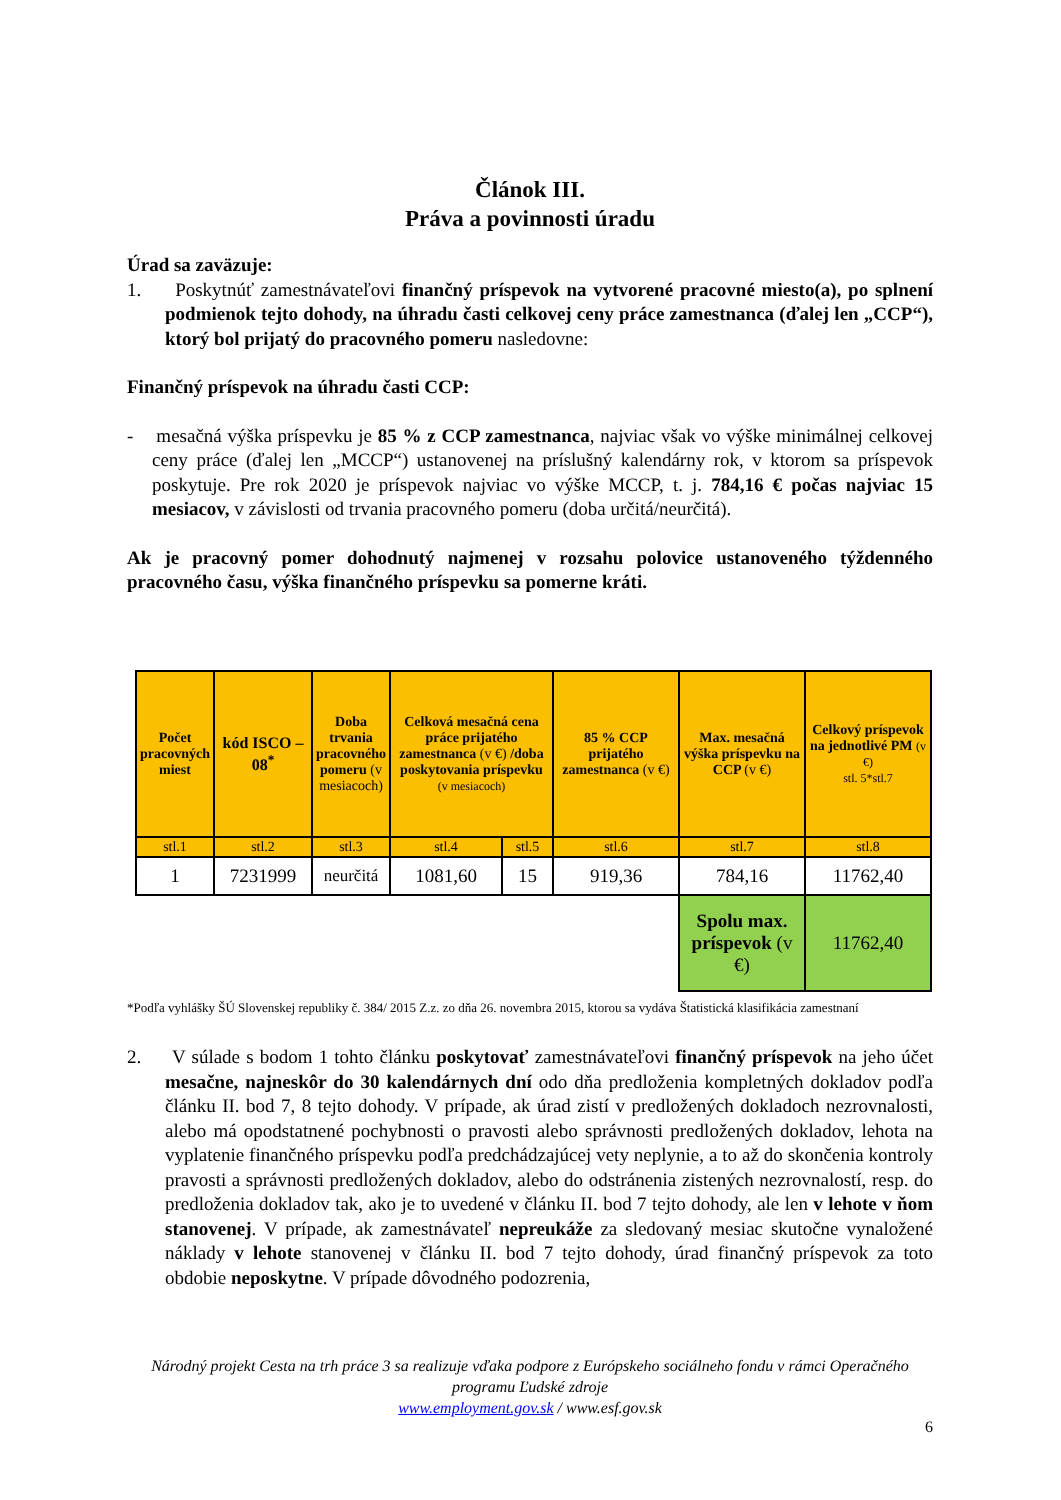Článok III.
Práva a povinnosti úradu
Úrad sa zaväzuje:
1. Poskytnúť zamestnávateľovi finančný príspevok na vytvorené pracovné miesto(a), po splnení podmienok tejto dohody, na úhradu časti celkovej ceny práce zamestnanca (ďalej len „CCP“), ktorý bol prijatý do pracovného pomeru nasledovne:
Finančný príspevok na úhradu časti CCP:
- mesačná výška príspevku je 85 % z CCP zamestnanca, najviac však vo výške minimálnej celkovej ceny práce (ďalej len „MCCP“) ustanovenej na príslušný kalendárny rok, v ktorom sa príspevok poskytuje. Pre rok 2020 je príspevok najviac vo výške MCCP, t. j. 784,16 € počas najviac 15 mesiacov, v závislosti od trvania pracovného pomeru (doba určitá/neurčitá).
Ak je pracovný pomer dohodnutý najmenej v rozsahu polovice ustanoveného týždenného pracovného času, výška finančného príspevku sa pomerne kráti.
| Počet pracovných miest | kód ISCO – 08<sup>*</sup> | Doba trvania pracovného pomeru (v mesiacoch) | Celková mesačná cena práce prijatého zamestnanca (v €) /doba poskytovania príspevku (v mesiacoch) | | 85 % CCP prijatého zamestnanca (v €) | Max. mesačná výška príspevku na CCP (v €) | Celkový príspevok na jednotlivé PM (v €) stl. 5*stl.7 |
| --- | --- | --- | --- | --- | --- | --- | --- |
| stl.1 | stl.2 | stl.3 | stl.4 | stl.5 | stl.6 | stl.7 | stl.8 |
| 1 | 7231999 | neurčitá | 1081,60 | 15 | 919,36 | 784,16 | 11762,40 |
| | | | | | | Spolu max. príspevok (v €) | 11762,40 |
*Podľa vyhlášky ŠÚ Slovenskej republiky č. 384/ 2015 Z.z. zo dňa 26. novembra 2015, ktorou sa vydáva Štatistická klasifikácia zamestnaní
2. V súlade s bodom 1 tohto článku poskytovať zamestnávateľovi finančný príspevok na jeho účet mesačne, najneskôr do 30 kalendárnych dní odo dňa predloženia kompletných dokladov podľa článku II. bod 7, 8 tejto dohody. V prípade, ak úrad zistí v predložených dokladoch nezrovnalosti, alebo má opodstatnené pochybnosti o pravosti alebo správnosti predložených dokladov, lehota na vyplatenie finančného príspevku podľa predchádzajúcej vety neplynie, a to až do skončenia kontroly pravosti a správnosti predložených dokladov, alebo do odstránenia zistených nezrovnalostí, resp. do predloženia dokladov tak, ako je to uvedené v článku II. bod 7 tejto dohody, ale len v lehote v ňom stanovenej. V prípade, ak zamestnávateľ nepreukáže za sledovaný mesiac skutočne vynaložené náklady v lehote stanovenej v článku II. bod 7 tejto dohody, úrad finančný príspevok za toto obdobie neposkytne. V prípade dôvodného podozrenia,
Národný projekt Cesta na trh práce 3 sa realizuje vďaka podpore z Európskeho sociálneho fondu v rámci Operačného programu Ľudské zdroje
www.employment.gov.sk / www.esf.gov.sk
6